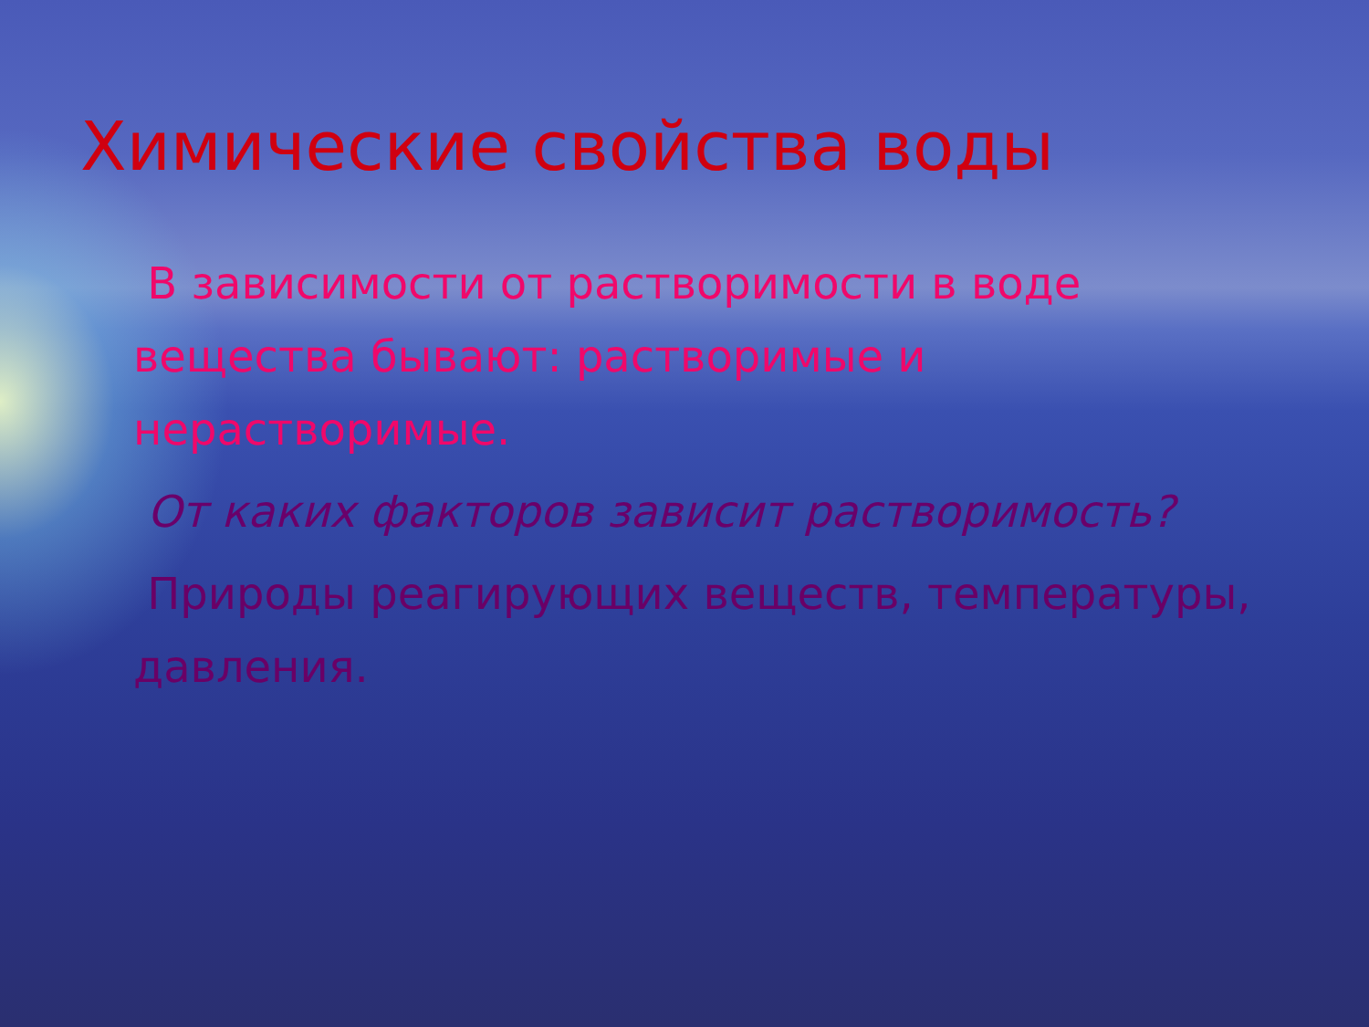Химические свойства воды
В зависимости от растворимости в воде вещества бывают: растворимые и нерастворимые.
От каких факторов зависит растворимость?
Природы реагирующих веществ, температуры, давления.